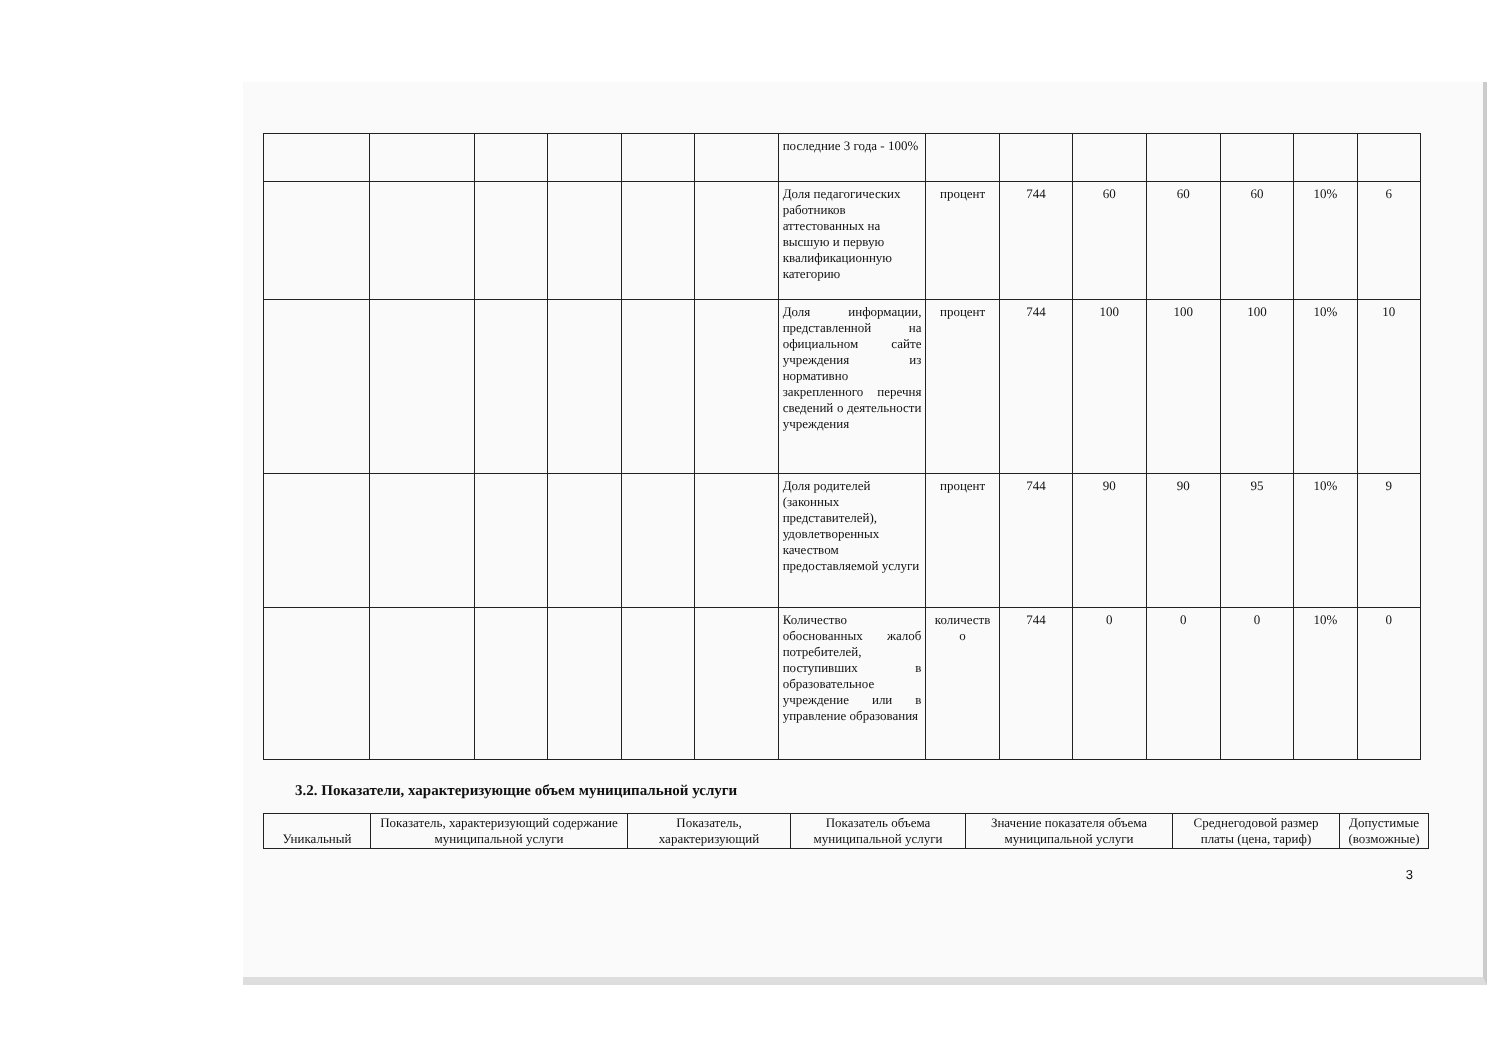| | | | | | | последние 3 года - 100% | | | | | | | |
| | | | | | | Доля педагогических работников аттестованных на высшую и первую квалификационную категорию | процент | 744 | 60 | 60 | 60 | 10% | 6 |
| | | | | | | Доля информации, представленной на официальном сайте учреждения из нормативно закрепленного перечня сведений о деятельности учреждения | процент | 744 | 100 | 100 | 100 | 10% | 10 |
| | | | | | | Доля родителей (законных представителей), удовлетворенных качеством предоставляемой услуги | процент | 744 | 90 | 90 | 95 | 10% | 9 |
| | | | | | | Количество обоснованных жалоб потребителей, поступивших в образовательное учреждение или в управление образования | количеств о | 744 | 0 | 0 | 0 | 10% | 0 |
3.2. Показатели, характеризующие объем муниципальной услуги
| Уникальный | Показатель, характеризующий содержание муниципальной услуги | Показатель, характеризующий | Показатель объема муниципальной услуги | Значение показателя объема муниципальной услуги | Среднегодовой размер платы (цена, тариф) | Допустимые (возможные) |
| --- | --- | --- | --- | --- | --- | --- |
3